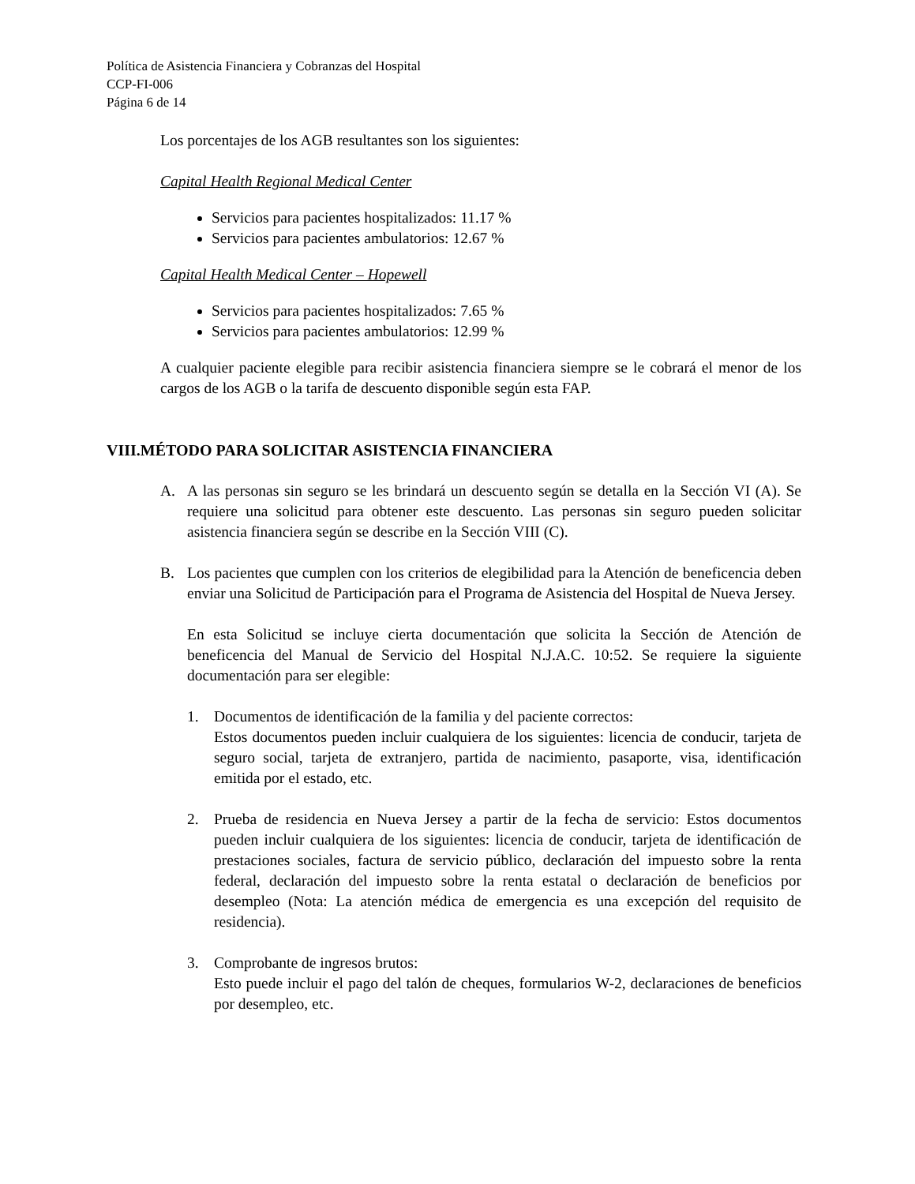Política de Asistencia Financiera y Cobranzas del Hospital
CCP-FI-006
Página 6 de 14
Los porcentajes de los AGB resultantes son los siguientes:
Capital Health Regional Medical Center
Servicios para pacientes hospitalizados: 11.17 %
Servicios para pacientes ambulatorios: 12.67 %
Capital Health Medical Center – Hopewell
Servicios para pacientes hospitalizados: 7.65 %
Servicios para pacientes ambulatorios: 12.99 %
A cualquier paciente elegible para recibir asistencia financiera siempre se le cobrará el menor de los cargos de los AGB o la tarifa de descuento disponible según esta FAP.
VIII.MÉTODO PARA SOLICITAR ASISTENCIA FINANCIERA
A. A las personas sin seguro se les brindará un descuento según se detalla en la Sección VI (A). Se requiere una solicitud para obtener este descuento. Las personas sin seguro pueden solicitar asistencia financiera según se describe en la Sección VIII (C).
B. Los pacientes que cumplen con los criterios de elegibilidad para la Atención de beneficencia deben enviar una Solicitud de Participación para el Programa de Asistencia del Hospital de Nueva Jersey.
En esta Solicitud se incluye cierta documentación que solicita la Sección de Atención de beneficencia del Manual de Servicio del Hospital N.J.A.C. 10:52. Se requiere la siguiente documentación para ser elegible:
1. Documentos de identificación de la familia y del paciente correctos:
Estos documentos pueden incluir cualquiera de los siguientes: licencia de conducir, tarjeta de seguro social, tarjeta de extranjero, partida de nacimiento, pasaporte, visa, identificación emitida por el estado, etc.
2. Prueba de residencia en Nueva Jersey a partir de la fecha de servicio: Estos documentos pueden incluir cualquiera de los siguientes: licencia de conducir, tarjeta de identificación de prestaciones sociales, factura de servicio público, declaración del impuesto sobre la renta federal, declaración del impuesto sobre la renta estatal o declaración de beneficios por desempleo (Nota: La atención médica de emergencia es una excepción del requisito de residencia).
3. Comprobante de ingresos brutos:
Esto puede incluir el pago del talón de cheques, formularios W-2, declaraciones de beneficios por desempleo, etc.